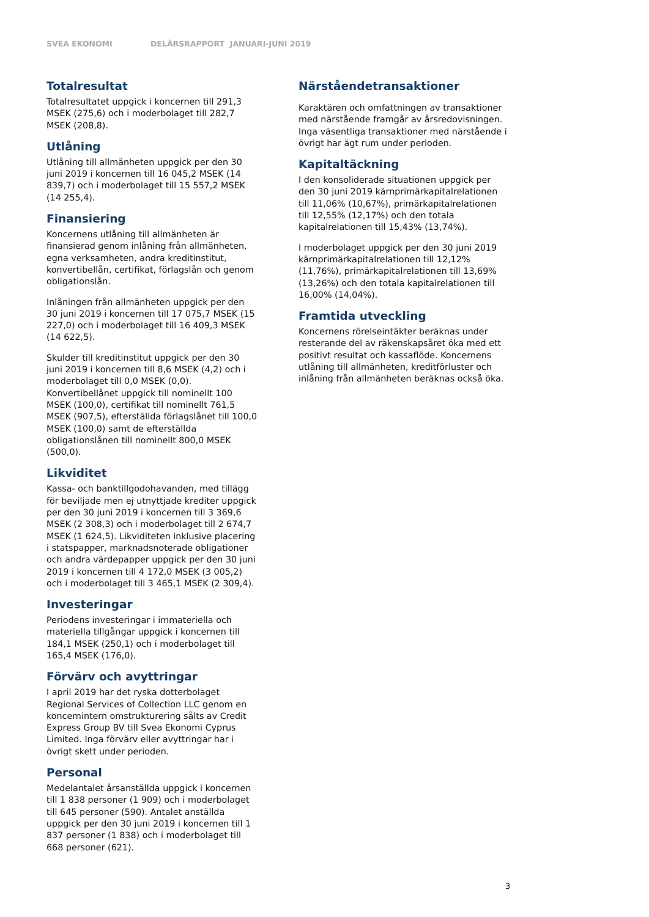SVEA EKONOMI DELÅRSRAPPORT JANUARI-JUNI 2019
Totalresultat
Totalresultatet uppgick i koncernen till 291,3 MSEK (275,6) och i moderbolaget till 282,7 MSEK (208,8).
Utlåning
Utlåning till allmänheten uppgick per den 30 juni 2019 i koncernen till 16 045,2 MSEK (14 839,7) och i moderbolaget till 15 557,2 MSEK (14 255,4).
Finansiering
Koncernens utlåning till allmänheten är finansierad genom inlåning från allmänheten, egna verksamheten, andra kreditinstitut, konvertibellån, certifikat, förlagslån och genom obligationslån.
Inlåningen från allmänheten uppgick per den 30 juni 2019 i koncernen till 17 075,7 MSEK (15 227,0) och i moderbolaget till 16 409,3 MSEK (14 622,5).
Skulder till kreditinstitut uppgick per den 30 juni 2019 i koncernen till 8,6 MSEK (4,2) och i moderbolaget till 0,0 MSEK (0,0). Konvertibellånet uppgick till nominellt 100 MSEK (100,0), certifikat till nominellt 761,5 MSEK (907,5), efterställda förlagslånet till 100,0 MSEK (100,0) samt de efterställda obligationslånen till nominellt 800,0 MSEK (500,0).
Likviditet
Kassa- och banktillgodohavanden, med tillägg för beviljade men ej utnyttjade krediter uppgick per den 30 juni 2019 i koncernen till 3 369,6 MSEK (2 308,3) och i moderbolaget till 2 674,7 MSEK (1 624,5). Likviditeten inklusive placering i statspapper, marknadsnoterade obligationer och andra värdepapper uppgick per den 30 juni 2019 i koncernen till 4 172,0 MSEK (3 005,2) och i moderbolaget till 3 465,1 MSEK (2 309,4).
Investeringar
Periodens investeringar i immateriella och materiella tillgångar uppgick i koncernen till 184,1 MSEK (250,1) och i moderbolaget till 165,4 MSEK (176,0).
Förvärv och avyttringar
I april 2019 har det ryska dotterbolaget Regional Services of Collection LLC genom en koncernintern omstrukturering sålts av Credit Express Group BV till Svea Ekonomi Cyprus Limited. Inga förvärv eller avyttringar har i övrigt skett under perioden.
Personal
Medelantalet årsanställda uppgick i koncernen till 1 838 personer (1 909) och i moderbolaget till 645 personer (590). Antalet anställda uppgick per den 30 juni 2019 i koncernen till 1 837 personer (1 838) och i moderbolaget till 668 personer (621).
Närståendetransaktioner
Karaktären och omfattningen av transaktioner med närstående framgår av årsredovisningen. Inga väsentliga transaktioner med närstående i övrigt har ägt rum under perioden.
Kapitaltäckning
I den konsoliderade situationen uppgick per den 30 juni 2019 kärnprimärkapitalrelationen till 11,06% (10,67%), primärkapitalrelationen till 12,55% (12,17%) och den totala kapitalrelationen till 15,43% (13,74%).
I moderbolaget uppgick per den 30 juni 2019 kärnprimärkapitalrelationen till 12,12% (11,76%), primärkapitalrelationen till 13,69% (13,26%) och den totala kapitalrelationen till 16,00% (14,04%).
Framtida utveckling
Koncernens rörelseintäkter beräknas under resterande del av räkenskapsåret öka med ett positivt resultat och kassaflöde. Koncernens utlåning till allmänheten, kreditförluster och inlåning från allmänheten beräknas också öka.
3